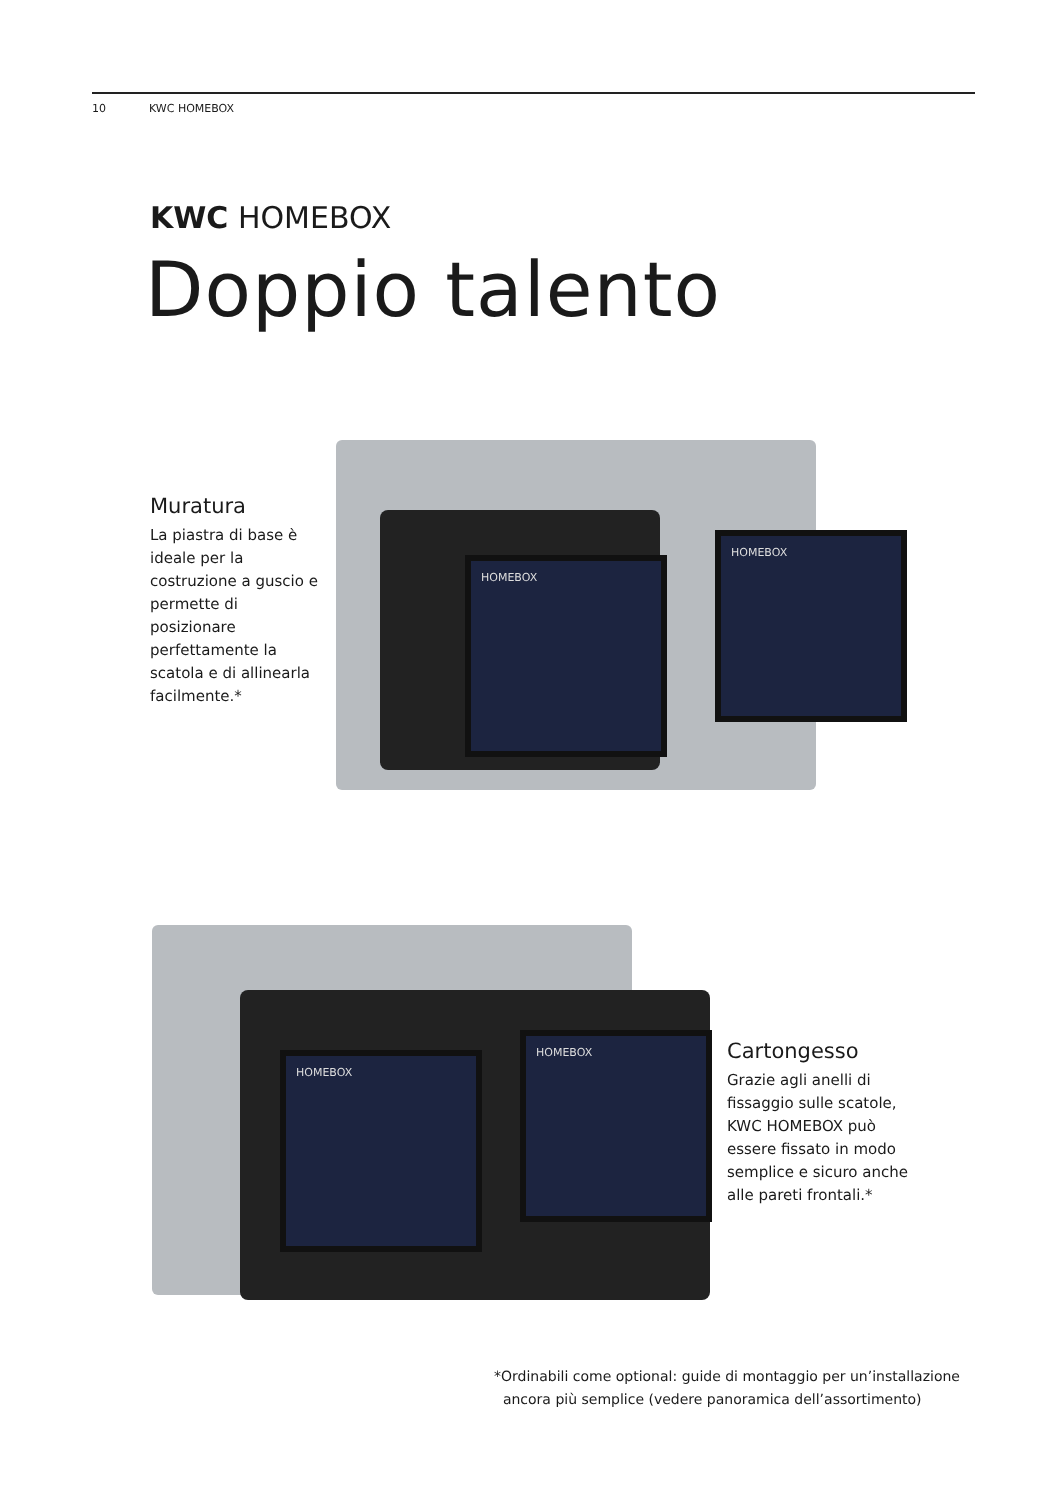10 KWC HOMEBOX
KWC HOMEBOX
Doppio talento
Muratura
La piastra di base è ideale per la costruzione a guscio e permette di posizionare perfettamente la scatola e di allinearla facilmente.*
HOMEBOX
HOMEBOX
HOMEBOX
HOMEBOX
Cartongesso
Grazie agli anelli di fissaggio sulle scatole, KWC HOMEBOX può essere fissato in modo semplice e sicuro anche alle pareti frontali.*
*Ordinabili come optional: guide di montaggio per un’installazione
ancora più semplice (vedere panoramica dell’assortimento)